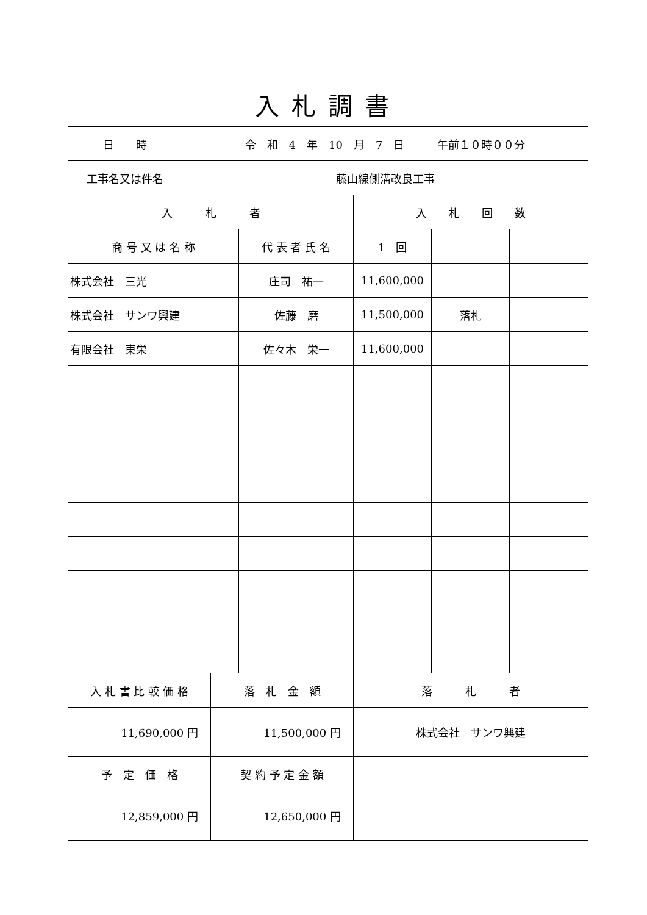| 入札調書 | | | | | | |
| --- | --- | --- | --- | --- | --- | --- |
| 日 時 | 令 和 4 年 10 月 7 日 午前１０時００分 | | | | | |
| 工事名又は件名 | 藤山線側溝改良工事 | | | | | |
| 入 札 者 | | | | 入 札 回 数 | | |
| 商 号 又 は 名 称 | | | 代 表 者 氏 名 | 1 回 | | |
| 株式会社 三光 | | | 庄司 祐一 | 11,600,000 | | |
| 株式会社 サンワ興建 | | | 佐藤 磨 | 11,500,000 | 落札 | |
| 有限会社 東栄 | | | 佐々木 栄一 | 11,600,000 | | |
| 入 札 書 比 較 価 格 | | 落 札 金 額 | | 落 札 者 | | |
| 11,690,000 円 | | 11,500,000 円 | | 株式会社 サンワ興建 | | |
| 予 定 価 格 | | 契 約 予 定 金 額 | | | | |
| 12,859,000 円 | | 12,650,000 円 | | | | |